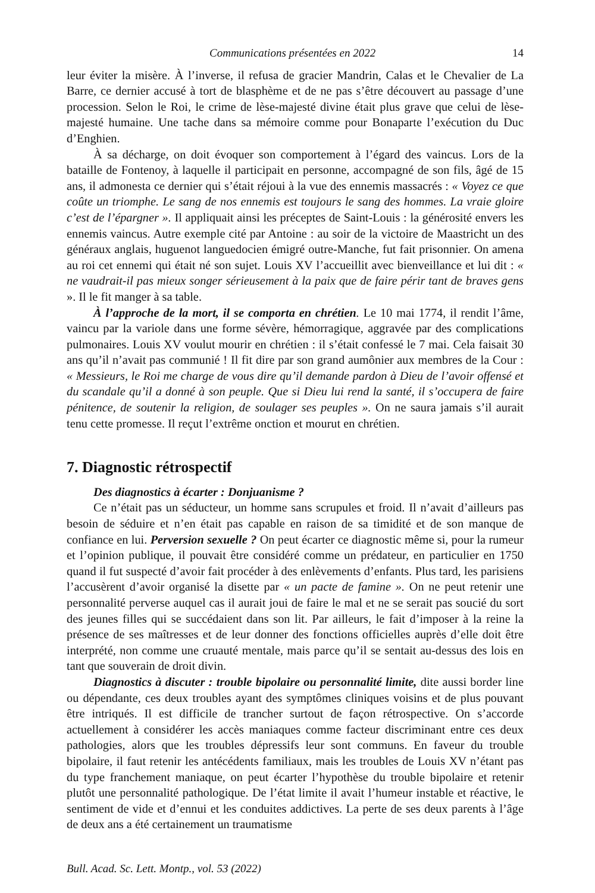Communications présentées en 2022 14
leur éviter la misère. À l’inverse, il refusa de gracier Mandrin, Calas et le Chevalier de La Barre, ce dernier accusé à tort de blasphème et de ne pas s’être découvert au passage d’une procession. Selon le Roi, le crime de lèse-majesté divine était plus grave que celui de lèse-majesté humaine. Une tache dans sa mémoire comme pour Bonaparte l’exécution du Duc d’Enghien.
À sa décharge, on doit évoquer son comportement à l’égard des vaincus. Lors de la bataille de Fontenoy, à laquelle il participait en personne, accompagné de son fils, âgé de 15 ans, il admonesta ce dernier qui s’était réjoui à la vue des ennemis massacrés : « Voyez ce que coûte un triomphe. Le sang de nos ennemis est toujours le sang des hommes. La vraie gloire c’est de l’épargner ». Il appliquait ainsi les préceptes de Saint-Louis : la générosité envers les ennemis vaincus. Autre exemple cité par Antoine : au soir de la victoire de Maastricht un des généraux anglais, huguenot languedocien émigré outre-Manche, fut fait prisonnier. On amena au roi cet ennemi qui était né son sujet. Louis XV l’accueillit avec bienveillance et lui dit : « ne vaudrait-il pas mieux songer sérieusement à la paix que de faire périr tant de braves gens ». Il le fit manger à sa table.
À l’approche de la mort, il se comporta en chrétien. Le 10 mai 1774, il rendit l’âme, vaincu par la variole dans une forme sévère, hémorragique, aggravée par des complications pulmonaires. Louis XV voulut mourir en chrétien : il s’était confessé le 7 mai. Cela faisait 30 ans qu’il n’avait pas communié ! Il fit dire par son grand aumônier aux membres de la Cour : « Messieurs, le Roi me charge de vous dire qu’il demande pardon à Dieu de l’avoir offensé et du scandale qu’il a donné à son peuple. Que si Dieu lui rend la santé, il s’occupera de faire pénitence, de soutenir la religion, de soulager ses peuples ». On ne saura jamais s’il aurait tenu cette promesse. Il reçut l’extrême onction et mourut en chrétien.
7. Diagnostic rétrospectif
Des diagnostics à écarter : Donjuanisme ?
Ce n’était pas un séducteur, un homme sans scrupules et froid. Il n’avait d’ailleurs pas besoin de séduire et n’en était pas capable en raison de sa timidité et de son manque de confiance en lui. Perversion sexuelle ? On peut écarter ce diagnostic même si, pour la rumeur et l’opinion publique, il pouvait être considéré comme un prédateur, en particulier en 1750 quand il fut suspecté d’avoir fait procéder à des enlèvements d’enfants. Plus tard, les parisiens l’accusèrent d’avoir organisé la disette par « un pacte de famine ». On ne peut retenir une personnalité perverse auquel cas il aurait joui de faire le mal et ne se serait pas soucié du sort des jeunes filles qui se succédaient dans son lit. Par ailleurs, le fait d’imposer à la reine la présence de ses maîtresses et de leur donner des fonctions officielles auprès d’elle doit être interprété, non comme une cruauté mentale, mais parce qu’il se sentait au-dessus des lois en tant que souverain de droit divin.
Diagnostics à discuter : trouble bipolaire ou personnalité limite, dite aussi border line ou dépendante, ces deux troubles ayant des symptômes cliniques voisins et de plus pouvant être intriqués. Il est difficile de trancher surtout de façon rétrospective. On s’accorde actuellement à considérer les accès maniaques comme facteur discriminant entre ces deux pathologies, alors que les troubles dépressifs leur sont communs. En faveur du trouble bipolaire, il faut retenir les antécédents familiaux, mais les troubles de Louis XV n’étant pas du type franchement maniaque, on peut écarter l’hypothèse du trouble bipolaire et retenir plutôt une personnalité pathologique. De l’état limite il avait l’humeur instable et réactive, le sentiment de vide et d’ennui et les conduites addictives. La perte de ses deux parents à l’âge de deux ans a été certainement un traumatisme
Bull. Acad. Sc. Lett. Montp., vol. 53 (2022)